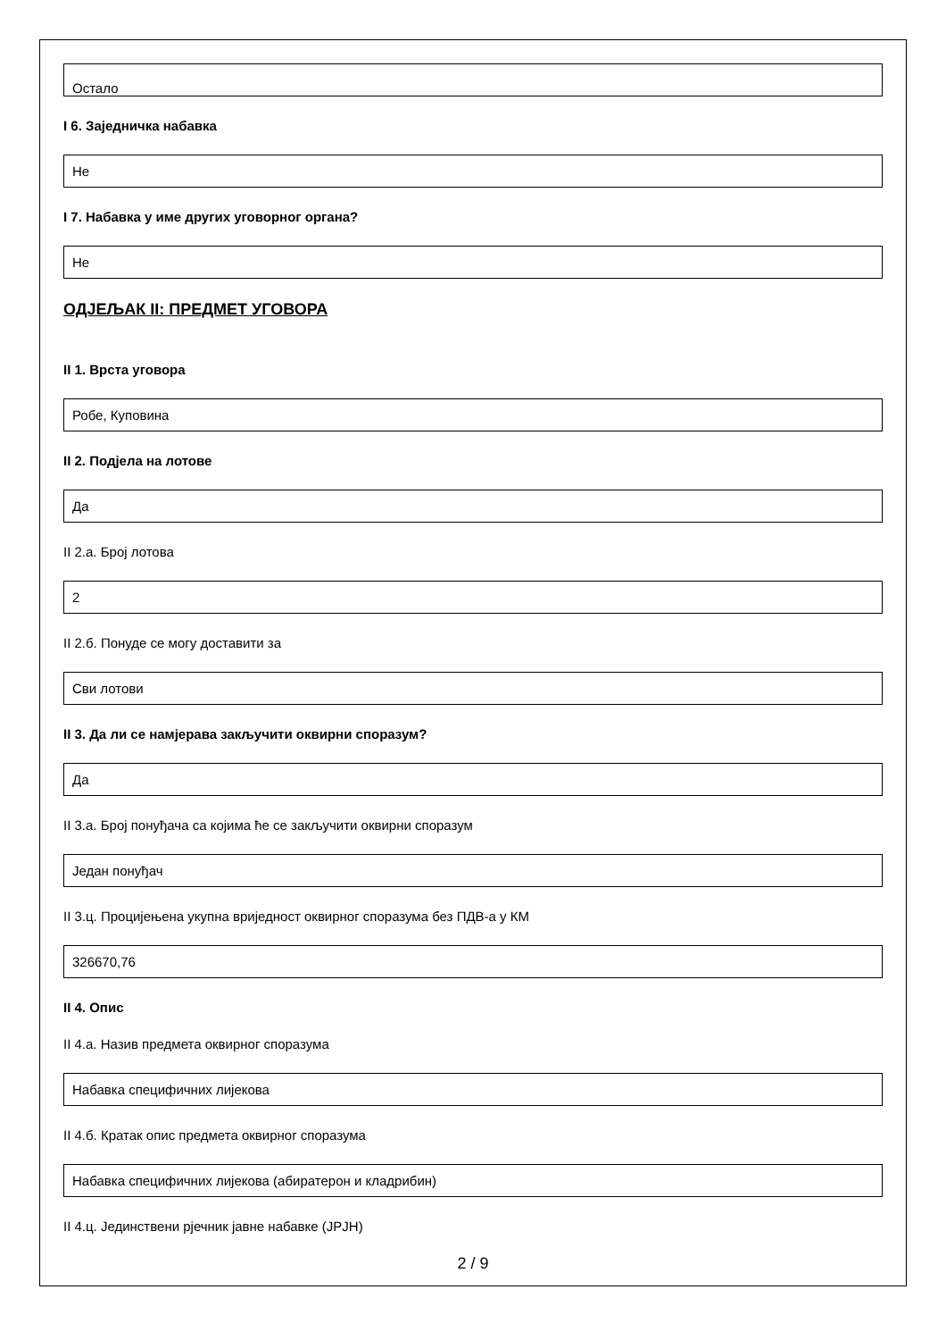Остало
I 6. Заједничка набавка
Не
I 7. Набавка у име других уговорног органа?
Не
ОДЈЕЉАК II: ПРЕДМЕТ УГОВОРА
II 1. Врста уговора
Робе, Куповина
II 2. Подјела на лотове
Да
II 2.а. Број лотова
2
II 2.б. Понуде се могу доставити за
Сви лотови
II 3. Да ли се намјерава закључити оквирни споразум?
Да
II 3.а. Број понуђача са којима ће се закључити оквирни споразум
Један понуђач
II 3.ц. Процијењена укупна вриједност оквирног споразума без ПДВ-а у КМ
326670,76
II 4. Опис
II 4.а. Назив предмета оквирног споразума
Набавка специфичних лијекова
II 4.б. Кратак опис предмета оквирног споразума
Набавка специфичних лијекова (абиратерон и кладрибин)
II 4.ц. Јединствени рјечник јавне набавке (JPJH)
2 / 9